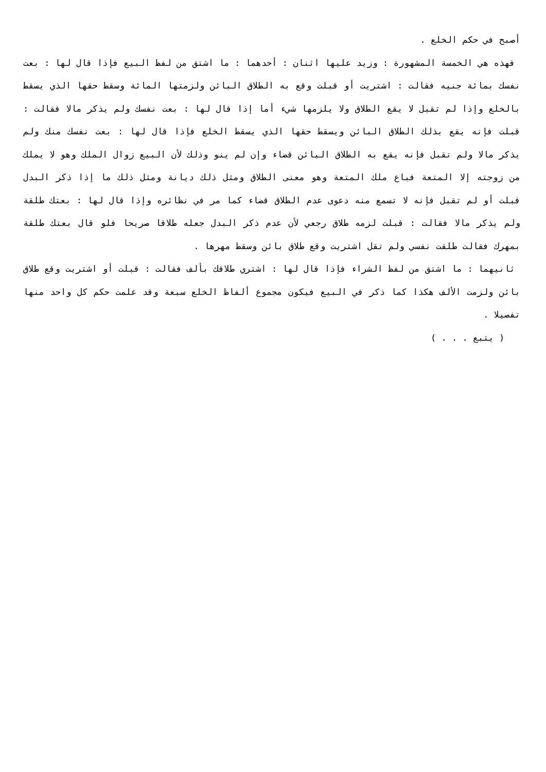أصبح في حكم الخلع .
فهذه هي الخمسة المشهورة : وزيد عليها اثنان : أحدهما : ما اشتق من لفظ البيع فإذا قال لها : بعت نفسك بمائة جنيه فقالت : اشتريت أو قبلت وقع به الطلاق البائن ولزمتها المائة وسقط حقها الذي يسقط بالخلع وإذا لم تقبل لا يقع الطلاق ولا يلزمها شيء أما إذا قال لها : بعت نفسك ولم يذكر مالا فقالت : قبلت فإنه يقع بذلك الطلاق البائن ويسقط حقها الذي يسقط الخلع فإذا قال لها : بعت نفسك منك ولم يذكر مالا ولم تقبل فإنه يقع به الطلاق البائن قضاء وإن لم ينو وذلك لأن البيع زوال الملك وهو لا يملك من زوجته إلا المتعة فباع ملك المتعة وهو معنى الطلاق ومثل ذلك ديانة ومثل ذلك ما إذا ذكر البدل قبلت أو لم تقبل فإنه لا تسمع منه دعوى عدم الطلاق قضاء كما مر في نظائره وإذا قال لها : بعتك طلقة ولم يذكر مالا فقالت : قبلت لزمه طلاق رجعي لأن عدم ذكر البدل جعله طلاقا صريحا فلو قال بعتك طلقة بمهرك فقالت طلقت نفسي ولم تقل اشتريت وقع طلاق بائن وسقط مهرها .
ثانيهما : ما اشتق من لفظ الشراء فإذا قال لها : اشتري طلاقك بألف فقالت : قبلت أو اشتريت وقع طلاق بائن ولزمت الألف هكذا كما ذكر في البيع فيكون مجموع ألفاظ الخلع سبعة وقد علمت حكم كل واحد منها تفصيلا .
( يتبع . . . )